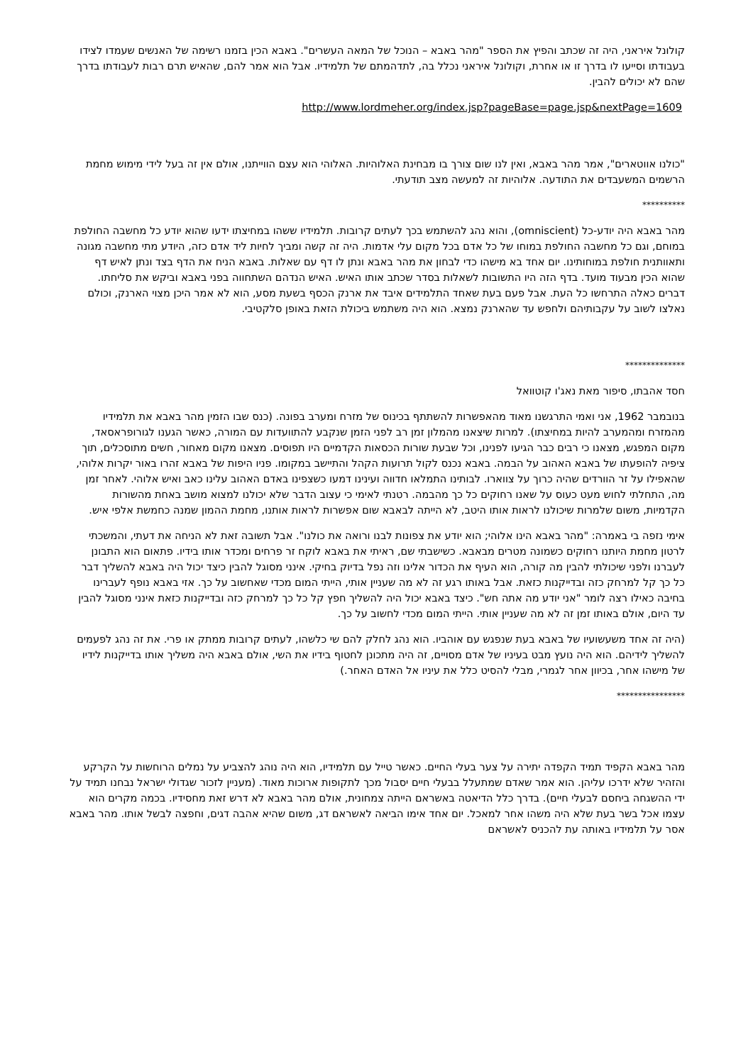קולונל איראני, היה זה שכתב והפיץ את הספר "מהר באבא – הנוכל של המאה העשרים". באבא הכין בזמנו רשימה של האנשים שעמדו לצידו בעבודתו וסייעו לו בדרך זו או אחרת, וקולונל איראני נכלל בה, לתדהמתם של תלמידיו. אבל הוא אמר להם, שהאיש תרם רבות לעבודתו בדרך שהם לא יכולים להבין.
http://www.lordmeher.org/index.jsp?pageBase=page.jsp&nextPage=1609
"כולנו אווטארים", אמר מהר באבא, ואין לנו שום צורך בו מבחינת האלוהיות. האלוהי הוא עצם הווייתנו, אולם אין זה בעל לידי מימוש מחמת הרשמים המשעבדים את התודעה. אלוהיות זה למעשה מצב תודעתי.
**********
מהר באבא היה יודע-כל (omniscient), והוא נהג להשתמש בכך לעתים קרובות. תלמידיו ששהו במחיצתו ידעו שהוא יודע כל מחשבה החולפת במוחם, וגם כל מחשבה החולפת במוחו של כל אדם בכל מקום עלי אדמות. היה זה קשה ומביך לחיות ליד אדם כזה, היודע מתי מחשבה מגונה ותאוותנית חולפת במוחותינו. יום אחד בא מישהו כדי לבחון את מהר באבא ונתן לו דף עם שאלות. באבא הניח את הדף בצד ונתן לאיש דף שהוא הכין מבעוד מועד. בדף הזה היו התשובות לשאלות בסדר שכתב אותו האיש. האיש הנדהם השתחווה בפני באבא וביקש את סליחתו. דברים כאלה התרחשו כל העת. אבל פעם בעת שאחד התלמידים איבד את ארנק הכסף בשעת מסע, הוא לא אמר היכן מצוי הארנק, וכולם נאלצו לשוב על עקבותיהם ולחפש עד שהארנק נמצא. הוא היה משתמש ביכולת הזאת באופן סלקטיבי.
**************
חסד אהבתו, סיפור מאת נאג'ו קוטוואל
בנובמבר 1962, אני ואמי התרגשנו מאוד מהאפשרות להשתתף בכינוס של מזרח ומערב בפונה. (כנס שבו הזמין מהר באבא את תלמידיו מהמזרח ומהמערב להיות במחיצתו). למרות שיצאנו מהמלון זמן רב לפני הזמן שנקבע להתוועדות עם המורה, כאשר הגענו לגורופראסאד, מקום המפגש, מצאנו כי רבים כבר הגיעו לפנינו, וכל שבעת שורות הכסאות הקדמיים היו תפוסים. מצאנו מקום מאחור, חשים מתוסכלים, תוך ציפיה להופעתו של באבא האהוב על הבמה. באבא נכנס לקול תרועות הקהל והתיישב במקומו. פניו היפות של באבא זהרו באור יקרות אלוהי, שהאפילו על זר הוורדים שהיה כרוך על צווארו. לבותינו התמלאו חדווה ועינינו דמעו כשצפינו באדם האהוב עלינו כאב ואיש אלוהי. לאחר זמן מה, התחלתי לחוש מעט כעוס על שאנו רחוקים כל כך מהבמה. רטנתי לאימי כי עצוב הדבר שלא יכולנו למצוא מושב באחת מהשורות הקדמיות, משום שלמרות שיכולנו לראות אותו היטב, לא הייתה לבאבא שום אפשרות לראות אותנו, מחמת ההמון שמנה כחמשת אלפי איש.
אימי נזפה בי באמרה: "מהר באבא הינו אלוהי; הוא יודע את צפונות לבנו ורואה את כולנו". אבל תשובה זאת לא הניחה את דעתי, והמשכתי לרטון מחמת היותנו רחוקים כשמונה מטרים מבאבא. כשישבתי שם, ראיתי את באבא לוקח זר פרחים ומכדר אותו בידיו. פתאום הוא התבונן לעברנו ולפני שיכולתי להבין מה קורה, הוא העיף את הכדור אלינו וזה נפל בדיוק בחיקי. אינני מסוגל להבין כיצד יכול היה באבא להשליך דבר כל כך קל למרחק כזה ובדייקנות כזאת. אבל באותו רגע זה לא מה שעניין אותי, הייתי המום מכדי שאחשוב על כך. אזי באבא נופף לעברינו בחיבה כאילו רצה לומר "אני יודע מה אתה חש". כיצד באבא יכול היה להשליך חפץ קל כל כך למרחק כזה ובדייקנות כזאת אינני מסוגל להבין עד היום, אולם באותו זמן זה לא מה שעניין אותי. הייתי המום מכדי לחשוב על כך.
(היה זה אחד משעשועיו של באבא בעת שנפגש עם אוהביו. הוא נהג לחלק להם שי כלשהו, לעתים קרובות ממתק או פרי. את זה נהג לפעמים להשליך לידיהם. הוא היה נועץ מבט בעיניו של אדם מסויים, זה היה מתכונן לחטוף בידיו את השי, אולם באבא היה משליך אותו בדייקנות לידיו של מישהו אחר, בכיוון אחר לגמרי, מבלי להסיט כלל את עיניו אל האדם האחר.)
****************
מהר באבא הקפיד תמיד הקפדה יתירה על צער בעלי החיים. כאשר טייל עם תלמידיו, הוא היה נוהג להצביע על נמלים הרוחשות על הקרקע והזהיר שלא ידרכו עליהן. הוא אמר שאדם שמתעלל בבעלי חיים יסבול מכך לתקופות ארוכות מאוד. (מעניין לזכור שגדולי ישראל נבחנו תמיד על ידי ההשגחה ביחסם לבעלי חיים). בדרך כלל הדיאטה באשראם הייתה צמחונית, אולם מהר באבא לא דרש זאת מחסידיו. בכמה מקרים הוא עצמו אכל בשר בעת שלא היה משהו אחר למאכל. יום אחד אימו הביאה לאשראם דג, משום שהיא אהבה דגים, וחפצה לבשל אותו. מהר באבא אסר על תלמידיו באותה עת להכניס לאשראם